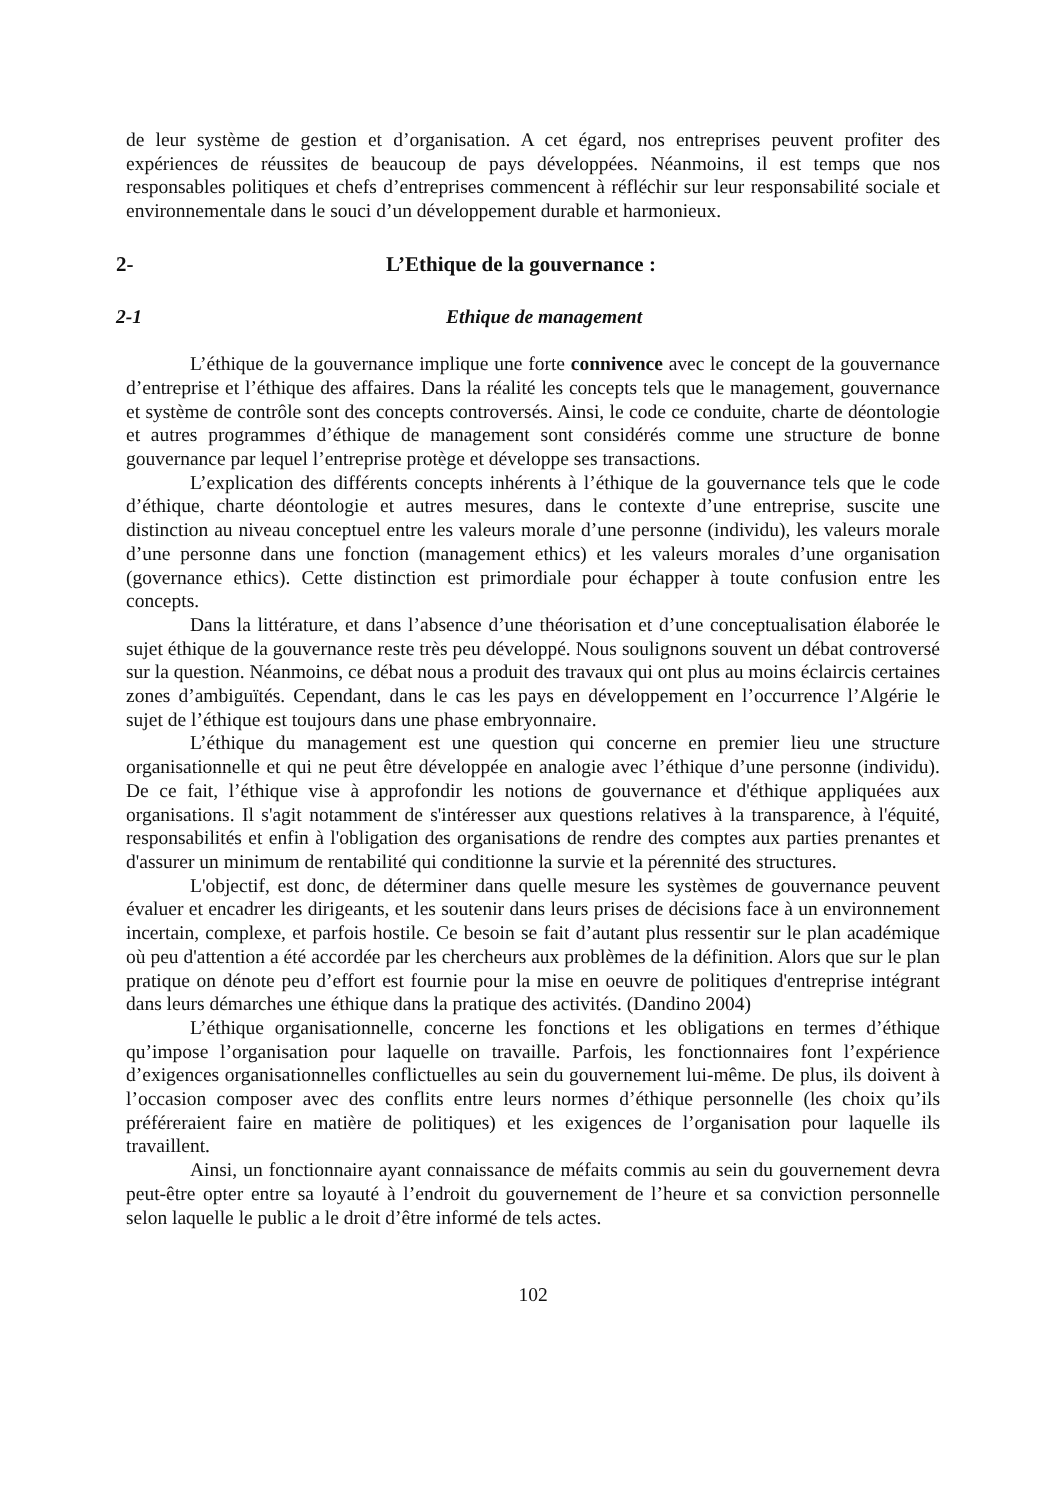de leur système de gestion et d’organisation. A cet égard, nos entreprises peuvent profiter des expériences de réussites de beaucoup de pays développées. Néanmoins, il est temps que nos responsables politiques et chefs d’entreprises commencent à réfléchir sur leur responsabilité sociale et environnementale dans le souci d’un développement durable et harmonieux.
2- L’Ethique de la gouvernance :
2-1 Ethique de management
L’éthique de la gouvernance implique une forte connivence avec le concept de la gouvernance d’entreprise et l’éthique des affaires. Dans la réalité les concepts tels que le management, gouvernance et système de contrôle sont des concepts controversés. Ainsi, le code ce conduite, charte de déontologie et autres programmes d’éthique de management sont considérés comme une structure de bonne gouvernance par lequel l’entreprise protège et développe ses transactions.
L’explication des différents concepts inhérents à l’éthique de la gouvernance tels que le code d’éthique, charte déontologie et autres mesures, dans le contexte d’une entreprise, suscite une distinction au niveau conceptuel entre les valeurs morale d’une personne (individu), les valeurs morale d’une personne dans une fonction (management ethics) et les valeurs morales d’une organisation (governance ethics). Cette distinction est primordiale pour échapper à toute confusion entre les concepts.
Dans la littérature, et dans l’absence d’une théorisation et d’une conceptualisation élaborée le sujet éthique de la gouvernance reste très peu développé. Nous soulignons souvent un débat controversé sur la question. Néanmoins, ce débat nous a produit des travaux qui ont plus au moins éclaircis certaines zones d’ambiguïtés. Cependant, dans le cas les pays en développement en l’occurrence l’Algérie le sujet de l’éthique est toujours dans une phase embryonnaire.
L’éthique du management est une question qui concerne en premier lieu une structure organisationnelle et qui ne peut être développée en analogie avec l’éthique d’une personne (individu). De ce fait, l’éthique vise à approfondir les notions de gouvernance et d'éthique appliquées aux organisations. Il s'agit notamment de s'intéresser aux questions relatives à la transparence, à l'équité, responsabilités et enfin à l'obligation des organisations de rendre des comptes aux parties prenantes et d'assurer un minimum de rentabilité qui conditionne la survie et la pérennité des structures.
L'objectif, est donc, de déterminer dans quelle mesure les systèmes de gouvernance peuvent évaluer et encadrer les dirigeants, et les soutenir dans leurs prises de décisions face à un environnement incertain, complexe, et parfois hostile. Ce besoin se fait d’autant plus ressentir sur le plan académique où peu d'attention a été accordée par les chercheurs aux problèmes de la définition. Alors que sur le plan pratique on dénote peu d’effort est fournie pour la mise en oeuvre de politiques d'entreprise intégrant dans leurs démarches une éthique dans la pratique des activités. (Dandino 2004)
L’éthique organisationnelle, concerne les fonctions et les obligations en termes d’éthique qu’impose l’organisation pour laquelle on travaille. Parfois, les fonctionnaires font l’expérience d’exigences organisationnelles conflictuelles au sein du gouvernement lui-même. De plus, ils doivent à l’occasion composer avec des conflits entre leurs normes d’éthique personnelle (les choix qu’ils préféreraient faire en matière de politiques) et les exigences de l’organisation pour laquelle ils travaillent.
Ainsi, un fonctionnaire ayant connaissance de méfaits commis au sein du gouvernement devra peut-être opter entre sa loyauté à l’endroit du gouvernement de l’heure et sa conviction personnelle selon laquelle le public a le droit d’être informé de tels actes.
102